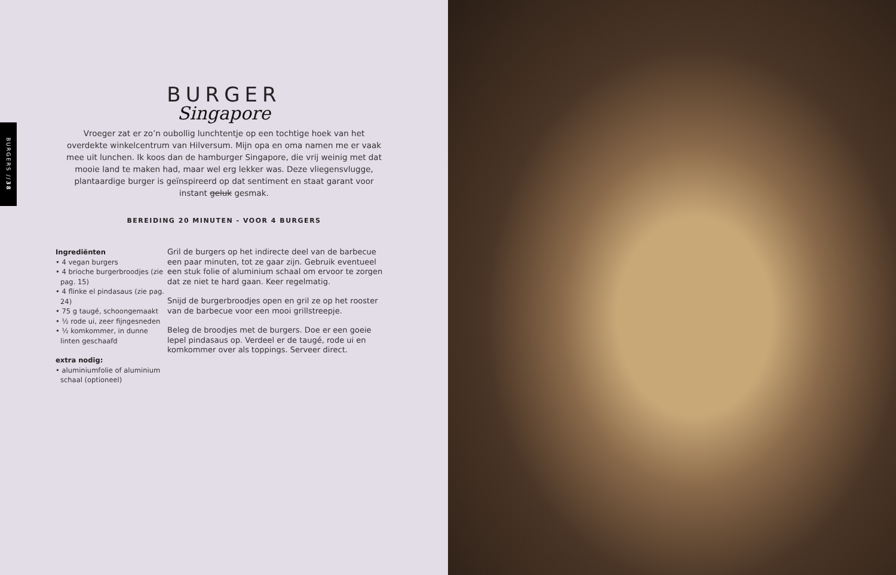BURGERS // 38
BURGER
Singapore
Vroeger zat er zo’n oubollig lunchtentje op een tochtige hoek van het overdekte winkelcentrum van Hilversum. Mijn opa en oma namen me er vaak mee uit lunchen. Ik koos dan de hamburger Singapore, die vrij weinig met dat mooie land te maken had, maar wel erg lekker was. Deze vliegensvlugge, plantaardige burger is geïnspireerd op dat sentiment en staat garant voor instant geluk gesmak.
BEREIDING 20 MINUTEN - VOOR 4 BURGERS
Ingrediënten
• 4 vegan burgers
• 4 brioche burgerbroodjes (zie pag. 15)
• 4 flinke el pindasaus (zie pag. 24)
• 75 g taugé, schoongemaakt
• ½ rode ui, zeer fijngesneden
• ½ komkommer, in dunne linten geschaafd
extra nodig:
• aluminiumfolie of aluminium schaal (optioneel)
Gril de burgers op het indirecte deel van de barbecue een paar minuten, tot ze gaar zijn. Gebruik eventueel een stuk folie of aluminium schaal om ervoor te zorgen dat ze niet te hard gaan. Keer regelmatig.
Snijd de burgerbroodjes open en gril ze op het rooster van de barbecue voor een mooi grillstreepje.
Beleg de broodjes met de burgers. Doe er een goeie lepel pindasaus op. Verdeel er de taugé, rode ui en komkommer over als toppings. Serveer direct.